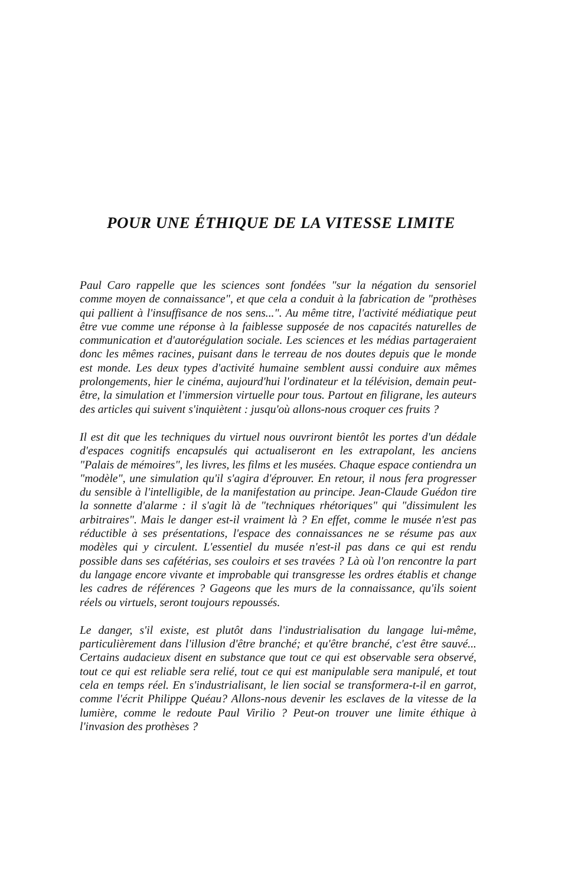POUR UNE ÉTHIQUE DE LA VITESSE LIMITE
Paul Caro rappelle que les sciences sont fondées "sur la négation du sensoriel comme moyen de connaissance", et que cela a conduit à la fabrication de "prothèses qui pallient à l'insuffisance de nos sens...". Au même titre, l'activité médiatique peut être vue comme une réponse à la faiblesse supposée de nos capacités naturelles de communication et d'autorégulation sociale. Les sciences et les médias partageraient donc les mêmes racines, puisant dans le terreau de nos doutes depuis que le monde est monde. Les deux types d'activité humaine semblent aussi conduire aux mêmes prolongements, hier le cinéma, aujourd'hui l'ordinateur et la télévision, demain peut-être, la simulation et l'immersion virtuelle pour tous. Partout en filigrane, les auteurs des articles qui suivent s'inquiètent : jusqu'où allons-nous croquer ces fruits ?
Il est dit que les techniques du virtuel nous ouvriront bientôt les portes d'un dédale d'espaces cognitifs encapsulés qui actualiseront en les extrapolant, les anciens "Palais de mémoires", les livres, les films et les musées. Chaque espace contiendra un "modèle", une simulation qu'il s'agira d'éprouver. En retour, il nous fera progresser du sensible à l'intelligible, de la manifestation au principe. Jean-Claude Guédon tire la sonnette d'alarme : il s'agit là de "techniques rhétoriques" qui "dissimulent les arbitraires". Mais le danger est-il vraiment là ? En effet, comme le musée n'est pas réductible à ses présentations, l'espace des connaissances ne se résume pas aux modèles qui y circulent. L'essentiel du musée n'est-il pas dans ce qui est rendu possible dans ses cafétérias, ses couloirs et ses travées ? Là où l'on rencontre la part du langage encore vivante et improbable qui transgresse les ordres établis et change les cadres de références ? Gageons que les murs de la connaissance, qu'ils soient réels ou virtuels, seront toujours repoussés.
Le danger, s'il existe, est plutôt dans l'industrialisation du langage lui-même, particulièrement dans l'illusion d'être branché; et qu'être branché, c'est être sauvé... Certains audacieux disent en substance que tout ce qui est observable sera observé, tout ce qui est reliable sera relié, tout ce qui est manipulable sera manipulé, et tout cela en temps réel. En s'industrialisant, le lien social se transformera-t-il en garrot, comme l'écrit Philippe Quéau? Allons-nous devenir les esclaves de la vitesse de la lumière, comme le redoute Paul Virilio ? Peut-on trouver une limite éthique à l'invasion des prothèses ?